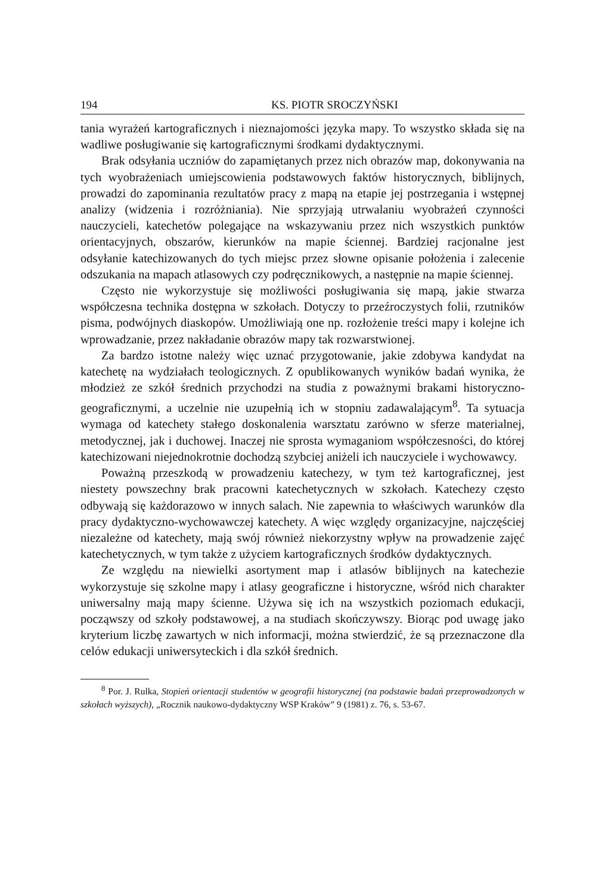194 KS. PIOTR SROCZYŃSKI
tania wyrażeń kartograficznych i nieznajomości języka mapy. To wszystko składa się na wadliwe posługiwanie się kartograficznymi środkami dydaktycznymi.
Brak odsyłania uczniów do zapamiętanych przez nich obrazów map, dokonywania na tych wyobrażeniach umiejscowienia podstawowych faktów historycznych, biblijnych, prowadzi do zapominania rezultatów pracy z mapą na etapie jej postrzegania i wstępnej analizy (widzenia i rozróżniania). Nie sprzyjają utrwalaniu wyobrażeń czynności nauczycieli, katechetów polegające na wskazywaniu przez nich wszystkich punktów orientacyjnych, obszarów, kierunków na mapie ściennej. Bardziej racjonalne jest odsyłanie katechizowanych do tych miejsc przez słowne opisanie położenia i zalecenie odszukania na mapach atlasowych czy podręcznikowych, a następnie na mapie ściennej.
Często nie wykorzystuje się możliwości posługiwania się mapą, jakie stwarza współczesna technika dostępna w szkołach. Dotyczy to przeźroczystych folii, rzutników pisma, podwójnych diaskopów. Umożliwiają one np. rozłożenie treści mapy i kolejne ich wprowadzanie, przez nakładanie obrazów mapy tak rozwarstwionej.
Za bardzo istotne należy więc uznać przygotowanie, jakie zdobywa kandydat na katechetę na wydziałach teologicznych. Z opublikowanych wyników badań wynika, że młodzież ze szkół średnich przychodzi na studia z poważnymi brakami historyczno-geograficznymi, a uczelnie nie uzupełnią ich w stopniu zadawalającym<sup>8</sup>. Ta sytuacja wymaga od katechety stałego doskonalenia warsztatu zarówno w sferze materialnej, metodycznej, jak i duchowej. Inaczej nie sprosta wymaganiom współczesności, do której katechizowani niejednokrotnie dochodzą szybciej aniżeli ich nauczyciele i wychowawcy.
Poważną przeszkodą w prowadzeniu katechezy, w tym też kartograficznej, jest niestety powszechny brak pracowni katechetycznych w szkołach. Katechezy często odbywają się każdorazowo w innych salach. Nie zapewnia to właściwych warunków dla pracy dydaktyczno-wychowawczej katechety. A więc względy organizacyjne, najczęściej niezależne od katechety, mają swój również niekorzystny wpływ na prowadzenie zajęć katechetycznych, w tym także z użyciem kartograficznych środków dydaktycznych.
Ze względu na niewielki asortyment map i atlasów biblijnych na katechezie wykorzystuje się szkolne mapy i atlasy geograficzne i historyczne, wśród nich charakter uniwersalny mają mapy ścienne. Używa się ich na wszystkich poziomach edukacji, począwszy od szkoły podstawowej, a na studiach skończywszy. Biorąc pod uwagę jako kryterium liczbę zawartych w nich informacji, można stwierdzić, że są przeznaczone dla celów edukacji uniwersyteckich i dla szkół średnich.
<sup>8</sup> Por. J. Rulka, Stopień orientacji studentów w geografii historycznej (na podstawie badań przeprowadzonych w szkołach wyższych), „Rocznik naukowo-dydaktyczny WSP Kraków” 9 (1981) z. 76, s. 53-67.